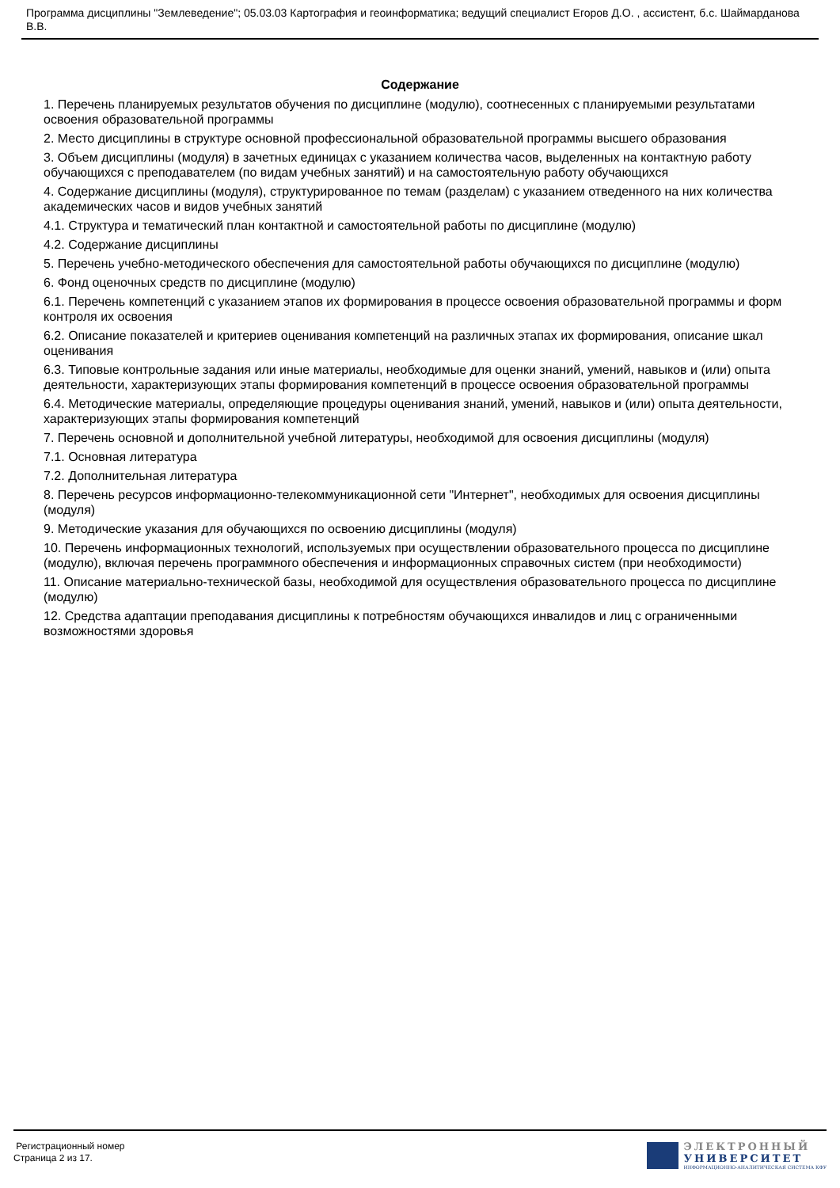Программа дисциплины "Землеведение"; 05.03.03 Картография и геоинформатика; ведущий специалист Егоров Д.О. , ассистент, б.с. Шаймарданова В.В.
Содержание
1. Перечень планируемых результатов обучения по дисциплине (модулю), соотнесенных с планируемыми результатами освоения образовательной программы
2. Место дисциплины в структуре основной профессиональной образовательной программы высшего образования
3. Объем дисциплины (модуля) в зачетных единицах с указанием количества часов, выделенных на контактную работу обучающихся с преподавателем (по видам учебных занятий) и на самостоятельную работу обучающихся
4. Содержание дисциплины (модуля), структурированное по темам (разделам) с указанием отведенного на них количества академических часов и видов учебных занятий
4.1. Структура и тематический план контактной и самостоятельной работы по дисциплине (модулю)
4.2. Содержание дисциплины
5. Перечень учебно-методического обеспечения для самостоятельной работы обучающихся по дисциплине (модулю)
6. Фонд оценочных средств по дисциплине (модулю)
6.1. Перечень компетенций с указанием этапов их формирования в процессе освоения образовательной программы и форм контроля их освоения
6.2. Описание показателей и критериев оценивания компетенций на различных этапах их формирования, описание шкал оценивания
6.3. Типовые контрольные задания или иные материалы, необходимые для оценки знаний, умений, навыков и (или) опыта деятельности, характеризующих этапы формирования компетенций в процессе освоения образовательной программы
6.4. Методические материалы, определяющие процедуры оценивания знаний, умений, навыков и (или) опыта деятельности, характеризующих этапы формирования компетенций
7. Перечень основной и дополнительной учебной литературы, необходимой для освоения дисциплины (модуля)
7.1. Основная литература
7.2. Дополнительная литература
8. Перечень ресурсов информационно-телекоммуникационной сети "Интернет", необходимых для освоения дисциплины (модуля)
9. Методические указания для обучающихся по освоению дисциплины (модуля)
10. Перечень информационных технологий, используемых при осуществлении образовательного процесса по дисциплине (модулю), включая перечень программного обеспечения и информационных справочных систем (при необходимости)
11. Описание материально-технической базы, необходимой для осуществления образовательного процесса по дисциплине (модулю)
12. Средства адаптации преподавания дисциплины к потребностям обучающихся инвалидов и лиц с ограниченными возможностями здоровья
Регистрационный номер
Страница 2 из 17.
ЭЛЕКТРОННЫЙ
УНИВЕРСИТЕТ
ИНФОРМАЦИОННО-АНАЛИТИЧЕСКАЯ СИСТЕМА КФУ